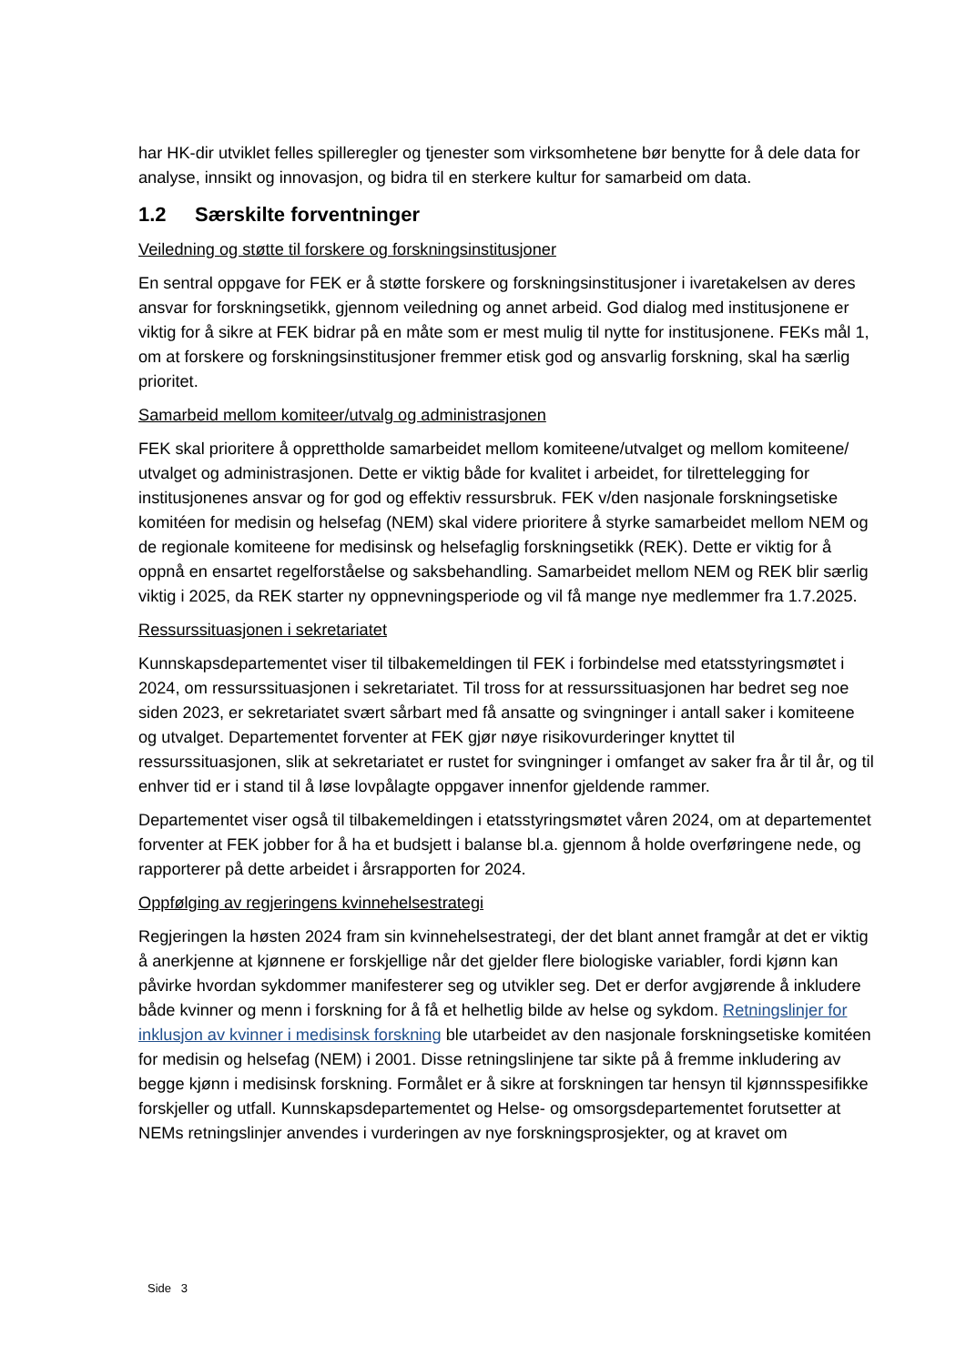har HK-dir utviklet felles spilleregler og tjenester som virksomhetene bør benytte for å dele data for analyse, innsikt og innovasjon, og bidra til en sterkere kultur for samarbeid om data.
1.2 Særskilte forventninger
Veiledning og støtte til forskere og forskningsinstitusjoner
En sentral oppgave for FEK er å støtte forskere og forskningsinstitusjoner i ivaretakelsen av deres ansvar for forskningsetikk, gjennom veiledning og annet arbeid. God dialog med institusjonene er viktig for å sikre at FEK bidrar på en måte som er mest mulig til nytte for institusjonene. FEKs mål 1, om at forskere og forskningsinstitusjoner fremmer etisk god og ansvarlig forskning, skal ha særlig prioritet.
Samarbeid mellom komiteer/utvalg og administrasjonen
FEK skal prioritere å opprettholde samarbeidet mellom komiteene/utvalget og mellom komiteene/ utvalget og administrasjonen. Dette er viktig både for kvalitet i arbeidet, for tilrettelegging for institusjonenes ansvar og for god og effektiv ressursbruk. FEK v/den nasjonale forskningsetiske komitéen for medisin og helsefag (NEM) skal videre prioritere å styrke samarbeidet mellom NEM og de regionale komiteene for medisinsk og helsefaglig forskningsetikk (REK). Dette er viktig for å oppnå en ensartet regelforståelse og saksbehandling. Samarbeidet mellom NEM og REK blir særlig viktig i 2025, da REK starter ny oppnevningsperiode og vil få mange nye medlemmer fra 1.7.2025.
Ressurssituasjonen i sekretariatet
Kunnskapsdepartementet viser til tilbakemeldingen til FEK i forbindelse med etatsstyringsmøtet i 2024, om ressurssituasjonen i sekretariatet. Til tross for at ressurssituasjonen har bedret seg noe siden 2023, er sekretariatet svært sårbart med få ansatte og svingninger i antall saker i komiteene og utvalget. Departementet forventer at FEK gjør nøye risikovurderinger knyttet til ressurssituasjonen, slik at sekretariatet er rustet for svingninger i omfanget av saker fra år til år, og til enhver tid er i stand til å løse lovpålagte oppgaver innenfor gjeldende rammer.
Departementet viser også til tilbakemeldingen i etatsstyringsmøtet våren 2024, om at departementet forventer at FEK jobber for å ha et budsjett i balanse bl.a. gjennom å holde overføringene nede, og rapporterer på dette arbeidet i årsrapporten for 2024.
Oppfølging av regjeringens kvinnehelsestrategi
Regjeringen la høsten 2024 fram sin kvinnehelsestrategi, der det blant annet framgår at det er viktig å anerkjenne at kjønnene er forskjellige når det gjelder flere biologiske variabler, fordi kjønn kan påvirke hvordan sykdommer manifesterer seg og utvikler seg. Det er derfor avgjørende å inkludere både kvinner og menn i forskning for å få et helhetlig bilde av helse og sykdom. Retningslinjer for inklusjon av kvinner i medisinsk forskning ble utarbeidet av den nasjonale forskningsetiske komitéen for medisin og helsefag (NEM) i 2001. Disse retningslinjene tar sikte på å fremme inkludering av begge kjønn i medisinsk forskning. Formålet er å sikre at forskningen tar hensyn til kjønnsspesifikke forskjeller og utfall. Kunnskapsdepartementet og Helse- og omsorgsdepartementet forutsetter at NEMs retningslinjer anvendes i vurderingen av nye forskningsprosjekter, og at kravet om
Side 3